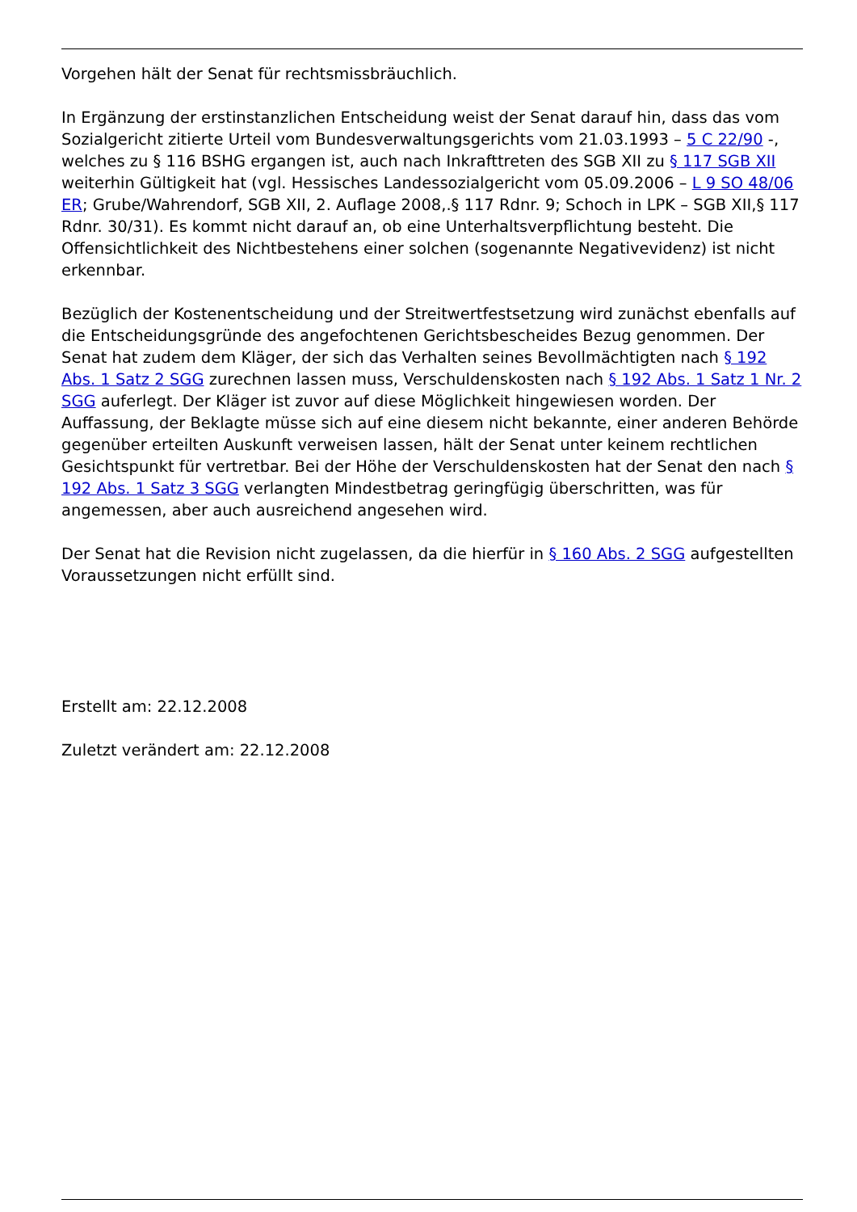Vorgehen hält der Senat für rechtsmissbräuchlich.
In Ergänzung der erstinstanzlichen Entscheidung weist der Senat darauf hin, dass das vom Sozialgericht zitierte Urteil vom Bundesverwaltungsgerichts vom 21.03.1993 – 5 C 22/90 -, welches zu § 116 BSHG ergangen ist, auch nach Inkrafttreten des SGB XII zu § 117 SGB XII weiterhin Gültigkeit hat (vgl. Hessisches Landessozialgericht vom 05.09.2006 – L 9 SO 48/06 ER; Grube/Wahrendorf, SGB XII, 2. Auflage 2008,.§ 117 Rdnr. 9; Schoch in LPK – SGB XII,§ 117 Rdnr. 30/31). Es kommt nicht darauf an, ob eine Unterhaltsverpflichtung besteht. Die Offensichtlichkeit des Nichtbestehens einer solchen (sogenannte Negativevidenz) ist nicht erkennbar.
Bezüglich der Kostenentscheidung und der Streitwertfestsetzung wird zunächst ebenfalls auf die Entscheidungsgründe des angefochtenen Gerichtsbescheides Bezug genommen. Der Senat hat zudem dem Kläger, der sich das Verhalten seines Bevollmächtigten nach § 192 Abs. 1 Satz 2 SGG zurechnen lassen muss, Verschuldenskosten nach § 192 Abs. 1 Satz 1 Nr. 2 SGG auferlegt. Der Kläger ist zuvor auf diese Möglichkeit hingewiesen worden. Der Auffassung, der Beklagte müsse sich auf eine diesem nicht bekannte, einer anderen Behörde gegenüber erteilten Auskunft verweisen lassen, hält der Senat unter keinem rechtlichen Gesichtspunkt für vertretbar. Bei der Höhe der Verschuldenskosten hat der Senat den nach § 192 Abs. 1 Satz 3 SGG verlangten Mindestbetrag geringfügig überschritten, was für angemessen, aber auch ausreichend angesehen wird.
Der Senat hat die Revision nicht zugelassen, da die hierfür in § 160 Abs. 2 SGG aufgestellten Voraussetzungen nicht erfüllt sind.
Erstellt am: 22.12.2008
Zuletzt verändert am: 22.12.2008